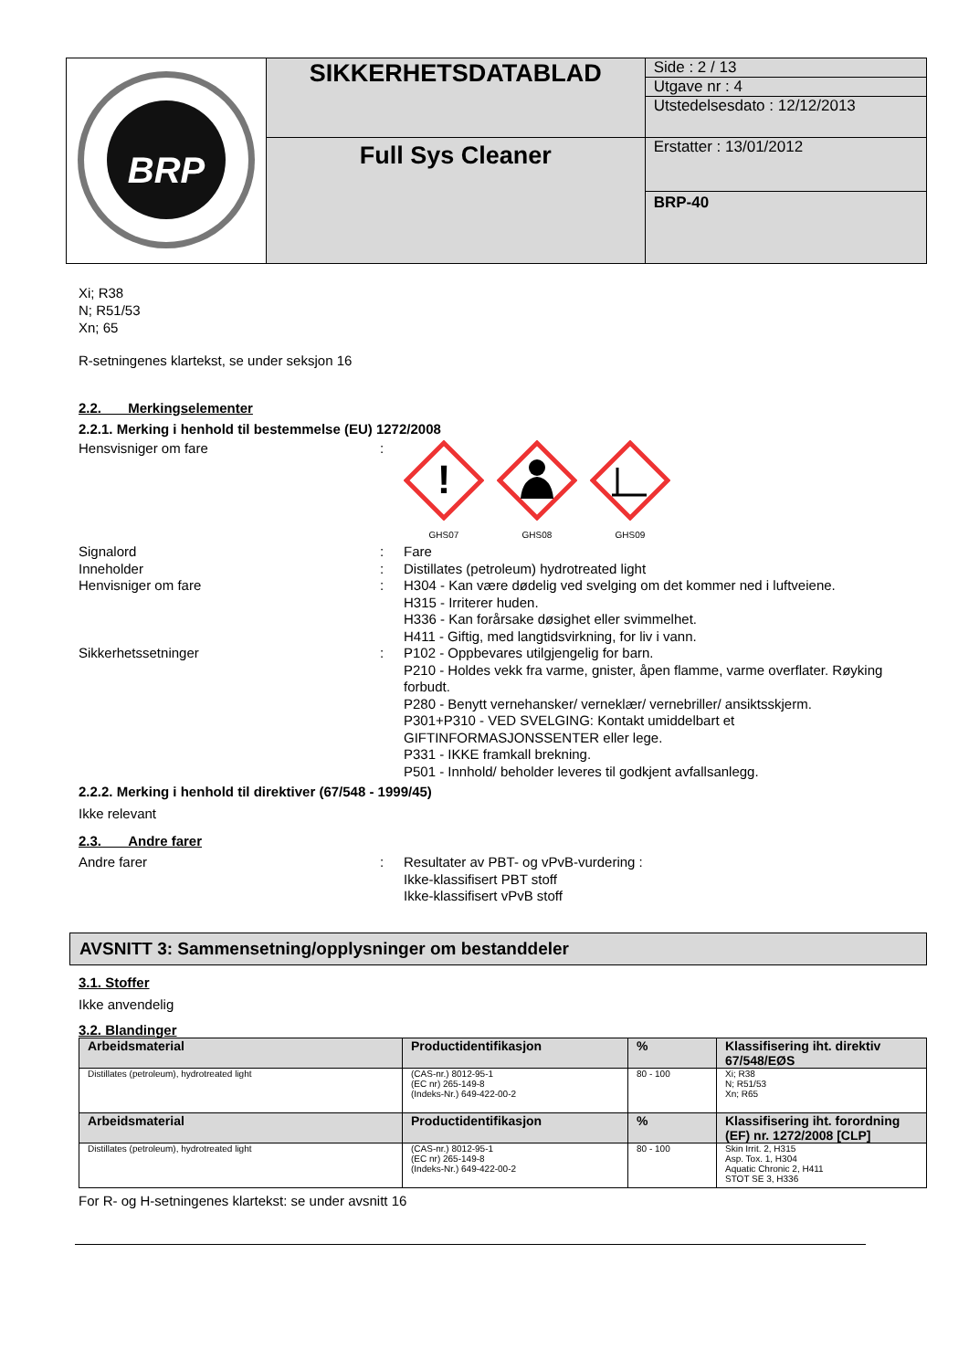| BRP | SIKKERHETSDATABLAD | Side : 2 / 13 Utgave nr : 4 Utstedelsesdato : 12/12/2013 |
| | Full Sys Cleaner | Erstatter : 13/01/2012 |
| | | BRP-40 |
Xi; R38
N; R51/53
Xn; 65
R-setningenes klartekst, se under seksjon 16
2.2. Merkingselementer
2.2.1. Merking i henhold til bestemmelse (EU) 1272/2008
Hensvisniger om fare :
!
GHS07
GHS08
GHS09
Signalord : Fare
Inneholder : Distillates (petroleum) hydrotreated light
Henvisniger om fare : H304 - Kan være dødelig ved svelging om det kommer ned i luftveiene.
H315 - Irriterer huden.
H336 - Kan forårsake døsighet eller svimmelhet.
H411 - Giftig, med langtidsvirkning, for liv i vann.
Sikkerhetssetninger : P102 - Oppbevares utilgjengelig for barn.
P210 - Holdes vekk fra varme, gnister, åpen flamme, varme overflater. Røyking forbudt.
P280 - Benytt vernehansker/ verneklær/ vernebriller/ ansiktsskjerm.
P301+P310 - VED SVELGING: Kontakt umiddelbart et GIFTINFORMASJONSSENTER eller lege.
P331 - IKKE framkall brekning.
P501 - Innhold/ beholder leveres til godkjent avfallsanlegg.
2.2.2. Merking i henhold til direktiver (67/548 - 1999/45)
Ikke relevant
2.3. Andre farer
Andre farer : Resultater av PBT- og vPvB-vurdering :
Ikke-klassifisert PBT stoff
Ikke-klassifisert vPvB stoff
AVSNITT 3: Sammensetning/opplysninger om bestanddeler
3.1. Stoffer
Ikke anvendelig
3.2. Blandinger
| Arbeidsmaterial | Productidentifikasjon | % | Klassifisering iht. direktiv 67/548/EØS |
| --- | --- | --- | --- |
| Distillates (petroleum), hydrotreated light | (CAS-nr.) 8012-95-1 (EC nr) 265-149-8 (Indeks-Nr.) 649-422-00-2 | 80 - 100 | Xi; R38 N; R51/53 Xn; R65 |
| Arbeidsmaterial | Productidentifikasjon | % | Klassifisering iht. forordning (EF) nr. 1272/2008 [CLP] |
| Distillates (petroleum), hydrotreated light | (CAS-nr.) 8012-95-1 (EC nr) 265-149-8 (Indeks-Nr.) 649-422-00-2 | 80 - 100 | Skin Irrit. 2, H315 Asp. Tox. 1, H304 Aquatic Chronic 2, H411 STOT SE 3, H336 |
For R- og H-setningenes klartekst: se under avsnitt 16